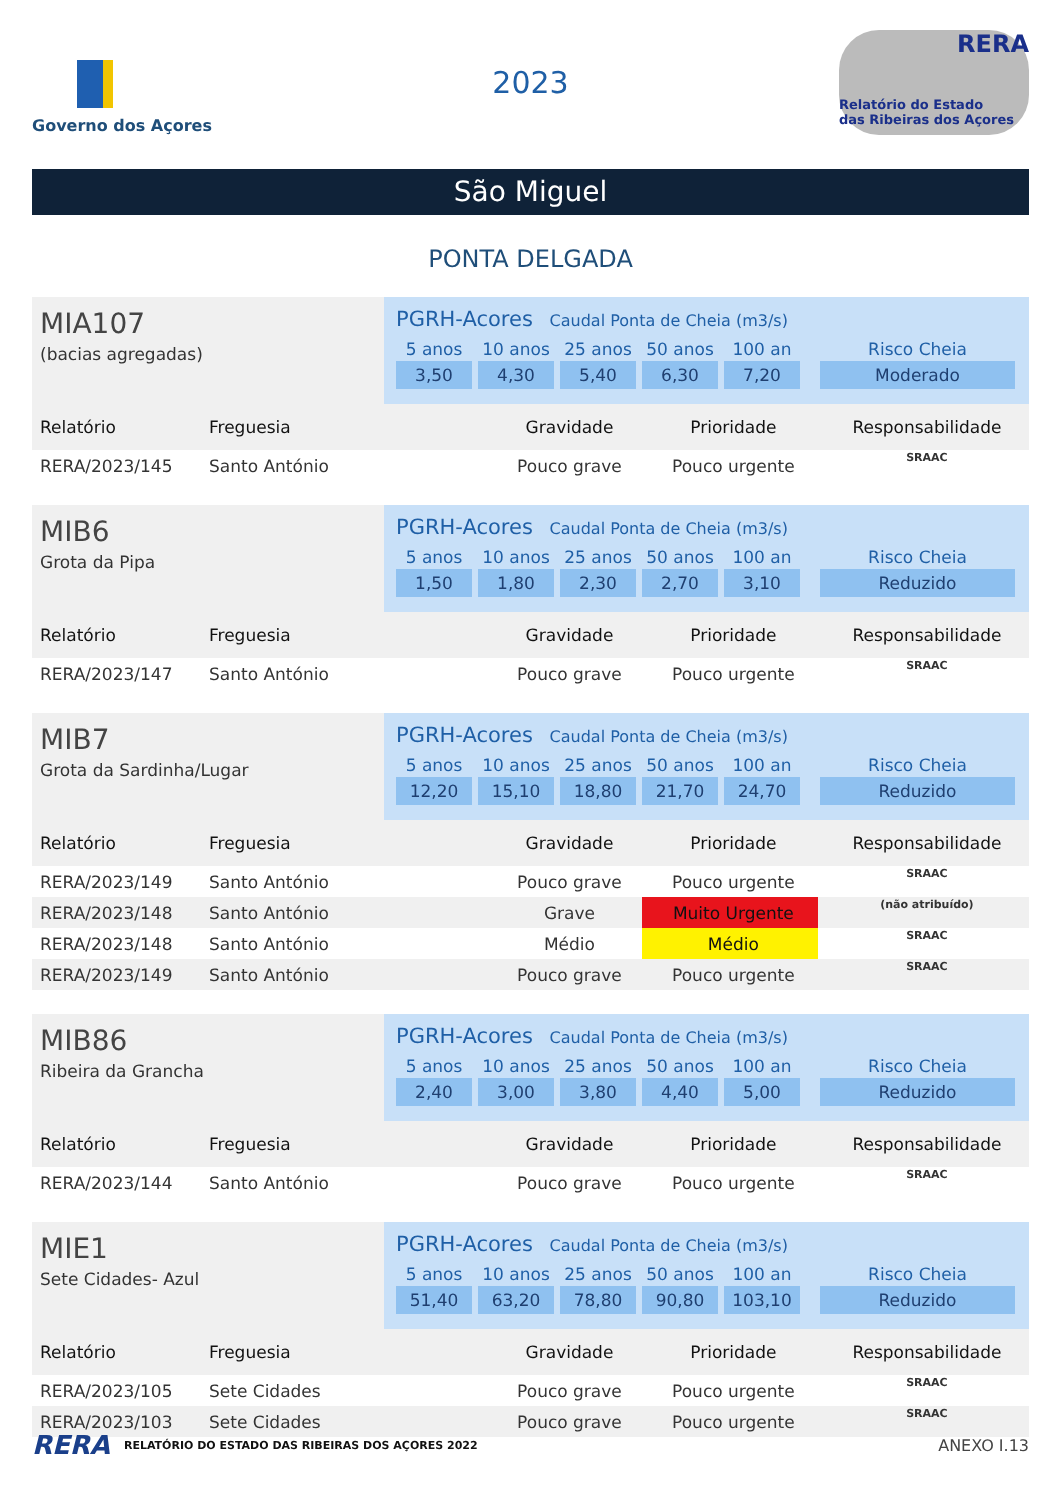Governo dos Açores
2023
RERA
Relatório do Estado
das Ribeiras dos Açores
São Miguel
PONTA DELGADA
MIA107
(bacias agregadas)
PGRH-Acores Caudal Ponta de Cheia (m3/s)
5 anos
3,50
10 anos
4,30
25 anos
5,40
50 anos
6,30
100 an
7,20
Risco Cheia
Moderado
| Relatório | Freguesia | Gravidade | Prioridade | Responsabilidade |
| --- | --- | --- | --- | --- |
| RERA/2023/145 | Santo António | Pouco grave | Pouco urgente | SRAAC |
MIB6
Grota da Pipa
PGRH-Acores Caudal Ponta de Cheia (m3/s)
5 anos
1,50
10 anos
1,80
25 anos
2,30
50 anos
2,70
100 an
3,10
Risco Cheia
Reduzido
| Relatório | Freguesia | Gravidade | Prioridade | Responsabilidade |
| --- | --- | --- | --- | --- |
| RERA/2023/147 | Santo António | Pouco grave | Pouco urgente | SRAAC |
MIB7
Grota da Sardinha/Lugar
PGRH-Acores Caudal Ponta de Cheia (m3/s)
5 anos
12,20
10 anos
15,10
25 anos
18,80
50 anos
21,70
100 an
24,70
Risco Cheia
Reduzido
| Relatório | Freguesia | Gravidade | Prioridade | Responsabilidade |
| --- | --- | --- | --- | --- |
| RERA/2023/149 | Santo António | Pouco grave | Pouco urgente | SRAAC |
| RERA/2023/148 | Santo António | Grave | Muito Urgente | (não atribuído) |
| RERA/2023/148 | Santo António | Médio | Médio | SRAAC |
| RERA/2023/149 | Santo António | Pouco grave | Pouco urgente | SRAAC |
MIB86
Ribeira da Grancha
PGRH-Acores Caudal Ponta de Cheia (m3/s)
5 anos
2,40
10 anos
3,00
25 anos
3,80
50 anos
4,40
100 an
5,00
Risco Cheia
Reduzido
| Relatório | Freguesia | Gravidade | Prioridade | Responsabilidade |
| --- | --- | --- | --- | --- |
| RERA/2023/144 | Santo António | Pouco grave | Pouco urgente | SRAAC |
MIE1
Sete Cidades- Azul
PGRH-Acores Caudal Ponta de Cheia (m3/s)
5 anos
51,40
10 anos
63,20
25 anos
78,80
50 anos
90,80
100 an
103,10
Risco Cheia
Reduzido
| Relatório | Freguesia | Gravidade | Prioridade | Responsabilidade |
| --- | --- | --- | --- | --- |
| RERA/2023/105 | Sete Cidades | Pouco grave | Pouco urgente | SRAAC |
| RERA/2023/103 | Sete Cidades | Pouco grave | Pouco urgente | SRAAC |
RERA RELATÓRIO DO ESTADO DAS RIBEIRAS DOS AÇORES 2022 ANEXO I.13